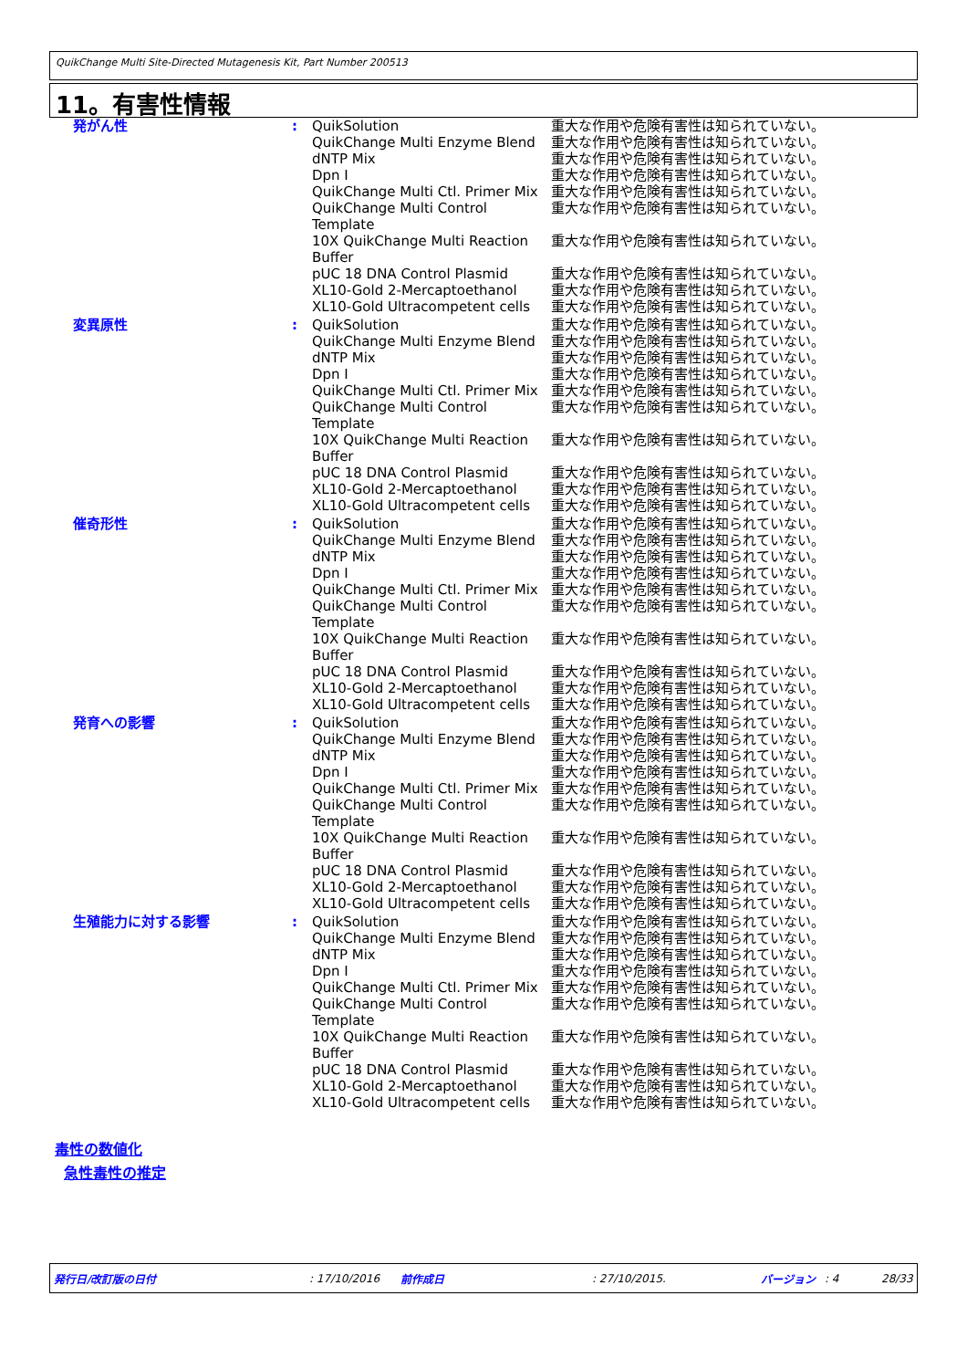QuikChange Multi Site-Directed Mutagenesis Kit, Part Number 200513
11。有害性情報
| 発がん性 | : | QuikSolution QuikChange Multi Enzyme Blend dNTP Mix Dpn I QuikChange Multi Ctl. Primer Mix QuikChange Multi Control Template 10X QuikChange Multi Reaction Buffer pUC 18 DNA Control Plasmid XL10-Gold 2-Mercaptoethanol XL10-Gold Ultracompetent cells | 重大な作用や危険有害性は知られていない。 重大な作用や危険有害性は知られていない。 重大な作用や危険有害性は知られていない。 重大な作用や危険有害性は知られていない。 重大な作用や危険有害性は知られていない。 重大な作用や危険有害性は知られていない。 重大な作用や危険有害性は知られていない。 重大な作用や危険有害性は知られていない。 重大な作用や危険有害性は知られていない。 重大な作用や危険有害性は知られていない。 |
| 変異原性 | : | QuikSolution QuikChange Multi Enzyme Blend dNTP Mix Dpn I QuikChange Multi Ctl. Primer Mix QuikChange Multi Control Template 10X QuikChange Multi Reaction Buffer pUC 18 DNA Control Plasmid XL10-Gold 2-Mercaptoethanol XL10-Gold Ultracompetent cells | 重大な作用や危険有害性は知られていない。 重大な作用や危険有害性は知られていない。 重大な作用や危険有害性は知られていない。 重大な作用や危険有害性は知られていない。 重大な作用や危険有害性は知られていない。 重大な作用や危険有害性は知られていない。 重大な作用や危険有害性は知られていない。 重大な作用や危険有害性は知られていない。 重大な作用や危険有害性は知られていない。 重大な作用や危険有害性は知られていない。 |
| 催奇形性 | : | QuikSolution QuikChange Multi Enzyme Blend dNTP Mix Dpn I QuikChange Multi Ctl. Primer Mix QuikChange Multi Control Template 10X QuikChange Multi Reaction Buffer pUC 18 DNA Control Plasmid XL10-Gold 2-Mercaptoethanol XL10-Gold Ultracompetent cells | 重大な作用や危険有害性は知られていない。 重大な作用や危険有害性は知られていない。 重大な作用や危険有害性は知られていない。 重大な作用や危険有害性は知られていない。 重大な作用や危険有害性は知られていない。 重大な作用や危険有害性は知られていない。 重大な作用や危険有害性は知られていない。 重大な作用や危険有害性は知られていない。 重大な作用や危険有害性は知られていない。 重大な作用や危険有害性は知られていない。 |
| 発育への影響 | : | QuikSolution QuikChange Multi Enzyme Blend dNTP Mix Dpn I QuikChange Multi Ctl. Primer Mix QuikChange Multi Control Template 10X QuikChange Multi Reaction Buffer pUC 18 DNA Control Plasmid XL10-Gold 2-Mercaptoethanol XL10-Gold Ultracompetent cells | 重大な作用や危険有害性は知られていない。 重大な作用や危険有害性は知られていない。 重大な作用や危険有害性は知られていない。 重大な作用や危険有害性は知られていない。 重大な作用や危険有害性は知られていない。 重大な作用や危険有害性は知られていない。 重大な作用や危険有害性は知られていない。 重大な作用や危険有害性は知られていない。 重大な作用や危険有害性は知られていない。 重大な作用や危険有害性は知られていない。 |
| 生殖能力に対する影響 | : | QuikSolution QuikChange Multi Enzyme Blend dNTP Mix Dpn I QuikChange Multi Ctl. Primer Mix QuikChange Multi Control Template 10X QuikChange Multi Reaction Buffer pUC 18 DNA Control Plasmid XL10-Gold 2-Mercaptoethanol XL10-Gold Ultracompetent cells | 重大な作用や危険有害性は知られていない。 重大な作用や危険有害性は知られていない。 重大な作用や危険有害性は知られていない。 重大な作用や危険有害性は知られていない。 重大な作用や危険有害性は知られていない。 重大な作用や危険有害性は知られていない。 重大な作用や危険有害性は知られていない。 重大な作用や危険有害性は知られていない。 重大な作用や危険有害性は知られていない。 重大な作用や危険有害性は知られていない。 |
毒性の数値化
急性毒性の推定
発行日/改訂版の日付: 17/10/2016 前作成日: 27/10/2015. バージョン: 4 28/33